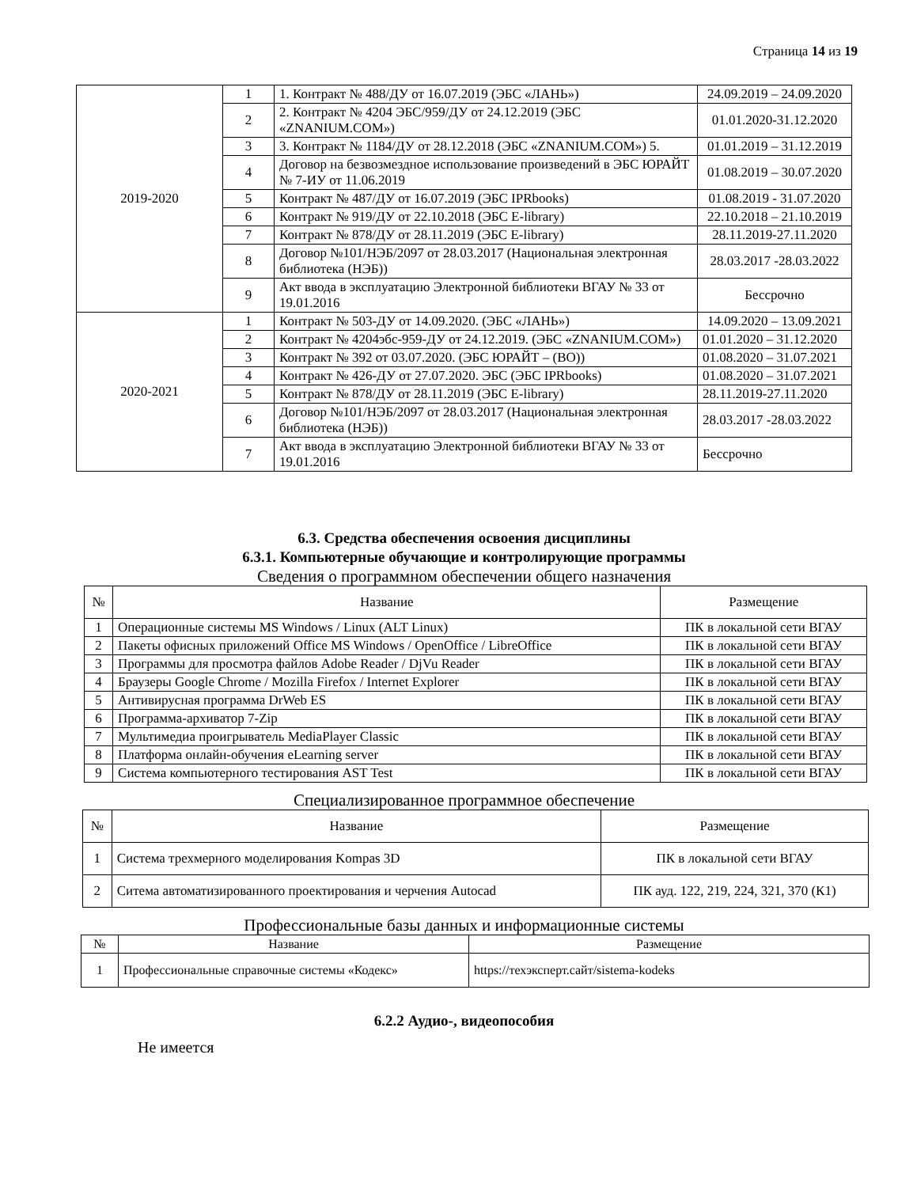Страница 14 из 19
| 2019-2020 | 1 | 1. Контракт № 488/ДУ от 16.07.2019 (ЭБС «ЛАНЬ») | 24.09.2019 – 24.09.2020 |
| | 2 | 2. Контракт № 4204 ЭБС/959/ДУ от 24.12.2019 (ЭБС «ZNANIUM.COM») | 01.01.2020-31.12.2020 |
| | 3 | 3. Контракт № 1184/ДУ от 28.12.2018 (ЭБС «ZNANIUM.COM») 5. | 01.01.2019 – 31.12.2019 |
| | 4 | Договор на безвозмездное использование произведений в ЭБС ЮРАЙТ № 7-ИУ от 11.06.2019 | 01.08.2019 – 30.07.2020 |
| | 5 | Контракт № 487/ДУ от 16.07.2019 (ЭБС IPRbooks) | 01.08.2019 - 31.07.2020 |
| | 6 | Контракт № 919/ДУ от 22.10.2018 (ЭБС E-library) | 22.10.2018 – 21.10.2019 |
| | 7 | Контракт № 878/ДУ от 28.11.2019 (ЭБС E-library) | 28.11.2019-27.11.2020 |
| | 8 | Договор №101/НЭБ/2097 от 28.03.2017 (Национальная электронная библиотека (НЭБ)) | 28.03.2017 -28.03.2022 |
| | 9 | Акт ввода в эксплуатацию Электронной библиотеки ВГАУ № 33 от 19.01.2016 | Бессрочно |
| 2020-2021 | 1 | Контракт № 503-ДУ от 14.09.2020. (ЭБС «ЛАНЬ») | 14.09.2020 – 13.09.2021 |
| | 2 | Контракт № 4204эбс-959-ДУ от 24.12.2019. (ЭБС «ZNANIUM.COM») | 01.01.2020 – 31.12.2020 |
| | 3 | Контракт № 392 от 03.07.2020. (ЭБС ЮРАЙТ – (ВО)) | 01.08.2020 – 31.07.2021 |
| | 4 | Контракт № 426-ДУ от 27.07.2020. ЭБС (ЭБС IPRbooks) | 01.08.2020 – 31.07.2021 |
| | 5 | Контракт № 878/ДУ от 28.11.2019 (ЭБС E-library) | 28.11.2019-27.11.2020 |
| | 6 | Договор №101/НЭБ/2097 от 28.03.2017 (Национальная электронная библиотека (НЭБ)) | 28.03.2017 -28.03.2022 |
| | 7 | Акт ввода в эксплуатацию Электронной библиотеки ВГАУ № 33 от 19.01.2016 | Бессрочно |
6.3. Средства обеспечения освоения дисциплины
6.3.1. Компьютерные обучающие и контролирующие программы
Сведения о программном обеспечении общего назначения
| № | Название | Размещение |
| --- | --- | --- |
| 1 | Операционные системы MS Windows / Linux (ALT Linux) | ПК в локальной сети ВГАУ |
| 2 | Пакеты офисных приложений Office MS Windows / OpenOffice / LibreOffice | ПК в локальной сети ВГАУ |
| 3 | Программы для просмотра файлов Adobe Reader / DjVu Reader | ПК в локальной сети ВГАУ |
| 4 | Браузеры Google Chrome / Mozilla Firefox / Internet Explorer | ПК в локальной сети ВГАУ |
| 5 | Антивирусная программа DrWeb ES | ПК в локальной сети ВГАУ |
| 6 | Программа-архиватор 7-Zip | ПК в локальной сети ВГАУ |
| 7 | Мультимедиа проигрыватель MediaPlayer Classic | ПК в локальной сети ВГАУ |
| 8 | Платформа онлайн-обучения eLearning server | ПК в локальной сети ВГАУ |
| 9 | Система компьютерного тестирования AST Test | ПК в локальной сети ВГАУ |
Специализированное программное обеспечение
| № | Название | Размещение |
| --- | --- | --- |
| 1 | Система трехмерного моделирования Kompas 3D | ПК в локальной сети ВГАУ |
| 2 | Ситема автоматизированного проектирования и черчения Autocad | ПК ауд. 122, 219, 224, 321, 370 (К1) |
Профессиональные базы данных и информационные системы
| № | Название | Размещение |
| --- | --- | --- |
| 1 | Профессиональные справочные системы «Кодекс» | https://техэксперт.сайт/sistema-kodeks |
6.2.2 Аудио-, видеопособия
Не имеется